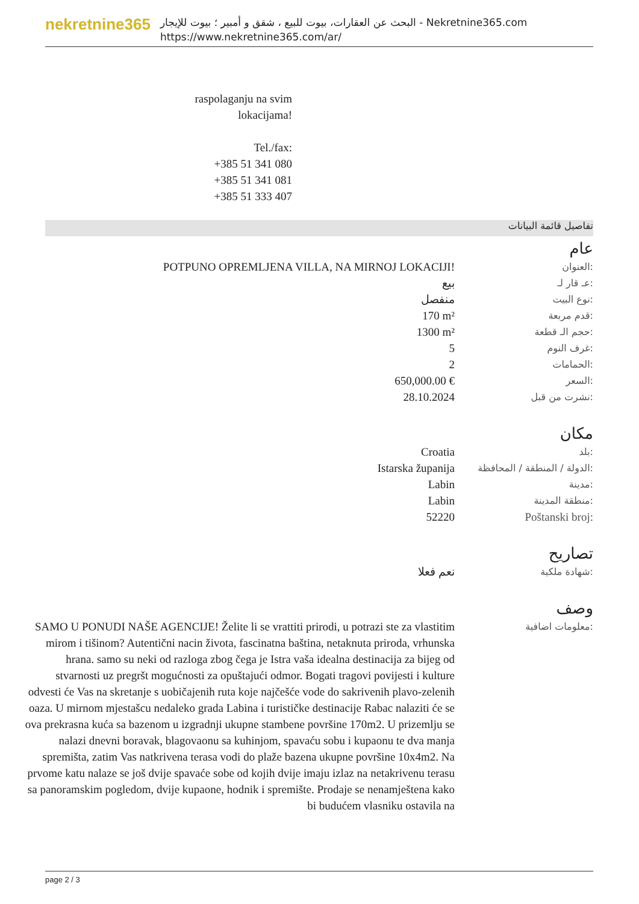nekretnine365
البحث عن العقارات، بيوت للبيع ، شقق و أمبير ؛ بيوت للإيجار - Nekretnine365.com
https://www.nekretnine365.com/ar/
raspolaganju na svim
lokacijama!
Tel./fax:
+385 51 341 080
+385 51 341 081
+385 51 333 407
تفاصيل قائمة البيانات
عام
| POTPUNO OPREMLJENA VILLA, NA MIRNOJ LOKACIJI! | العنوان: |
| بيع | عـ قار لـ: |
| منفصل | نوع البيت: |
| 170 m² | قدم مربعة: |
| 1300 m² | حجم الـ قطعة: |
| 5 | غرف النوم: |
| 2 | الحمامات: |
| 650,000.00 € | السعر: |
| 28.10.2024 | نشرت من قبل: |
مكان
| Croatia | بلد: |
| Istarska županija | الدولة / المنطقة / المحافظة: |
| Labin | مدينة: |
| Labin | منطقة المدينة: |
| 52220 | Poštanski broj: |
تصاريح
| نعم فعلا | شهادة ملكية: |
وصف
| SAMO U PONUDI NAŠE AGENCIJE! Želite li se vrattiti prirodi, u potrazi ste za vlastitim mirom i tišinom? Autentični nacin života, fascinatna baština, netaknuta priroda, vrhunska hrana. samo su neki od razloga zbog čega je Istra vaša idealna destinacija za bijeg od stvarnosti uz pregršt mogućnosti za opuštajući odmor. Bogati tragovi povijesti i kulture odvesti će Vas na skretanje s uobičajenih ruta koje najčešće vode do sakrivenih plavo-zelenih oaza. U mirnom mjestašcu nedaleko grada Labina i turističke destinacije Rabac nalaziti će se ova prekrasna kuća sa bazenom u izgradnji ukupne stambene površine 170m2. U prizemlju se nalazi dnevni boravak, blagovaonu sa kuhinjom, spavaću sobu i kupaonu te dva manja spremišta, zatim Vas natkrivena terasa vodi do plaže bazena ukupne površine 10x4m2. Na prvome katu nalaze se još dvije spavaće sobe od kojih dvije imaju izlaz na netakrivenu terasu sa panoramskim pogledom, dvije kupaone, hodnik i spremište. Prodaje se nenamještena kako bi budućem vlasniku ostavila na | معلومات اضافية: |
page 2 / 3